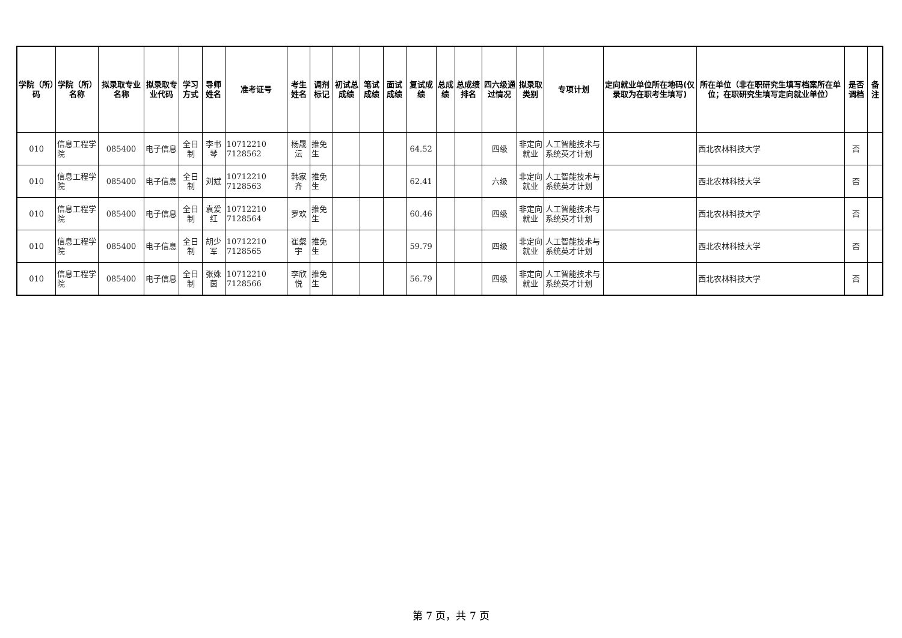| 学院（所）码 | 学院（所）名称 | 拟录取专业名称 | 拟录取专业代码 | 学习方式 | 导师姓名 | 准考证号 | 考生姓名 | 调剂标记 | 初试总成绩 | 笔试成绩 | 面试成绩 | 复试成绩 | 总成绩 | 总成绩排名 | 四六级通过情况 | 拟录取类别 | 专项计划 | 定向就业单位所在地码(仅录取为在职考生填写) | 所在单位（非在职研究生填写档案所在单位；在职研究生填写定向就业单位） | 是否调档 | 备注 |
| --- | --- | --- | --- | --- | --- | --- | --- | --- | --- | --- | --- | --- | --- | --- | --- | --- | --- | --- | --- | --- | --- |
| 010 | 信息工程学院 | 085400 | 电子信息 | 全日制 | 李书琴 | 10712210 7128562 | 杨晟沄 | 推免生 | | | | 64.52 | | | 四级 | 非定向就业 | 人工智能技术与系统英才计划 | | 西北农林科技大学 | 否 | |
| 010 | 信息工程学院 | 085400 | 电子信息 | 全日制 | 刘斌 | 10712210 7128563 | 韩家齐 | 推免生 | | | | 62.41 | | | 六级 | 非定向就业 | 人工智能技术与系统英才计划 | | 西北农林科技大学 | 否 | |
| 010 | 信息工程学院 | 085400 | 电子信息 | 全日制 | 袁爱红 | 10712210 7128564 | 罗欢 | 推免生 | | | | 60.46 | | | 四级 | 非定向就业 | 人工智能技术与系统英才计划 | | 西北农林科技大学 | 否 | |
| 010 | 信息工程学院 | 085400 | 电子信息 | 全日制 | 胡少军 | 10712210 7128565 | 崔粲宇 | 推免生 | | | | 59.79 | | | 四级 | 非定向就业 | 人工智能技术与系统英才计划 | | 西北农林科技大学 | 否 | |
| 010 | 信息工程学院 | 085400 | 电子信息 | 全日制 | 张姝茵 | 10712210 7128566 | 李欣悦 | 推免生 | | | | 56.79 | | | 四级 | 非定向就业 | 人工智能技术与系统英才计划 | | 西北农林科技大学 | 否 | |
第 7 页，共 7 页